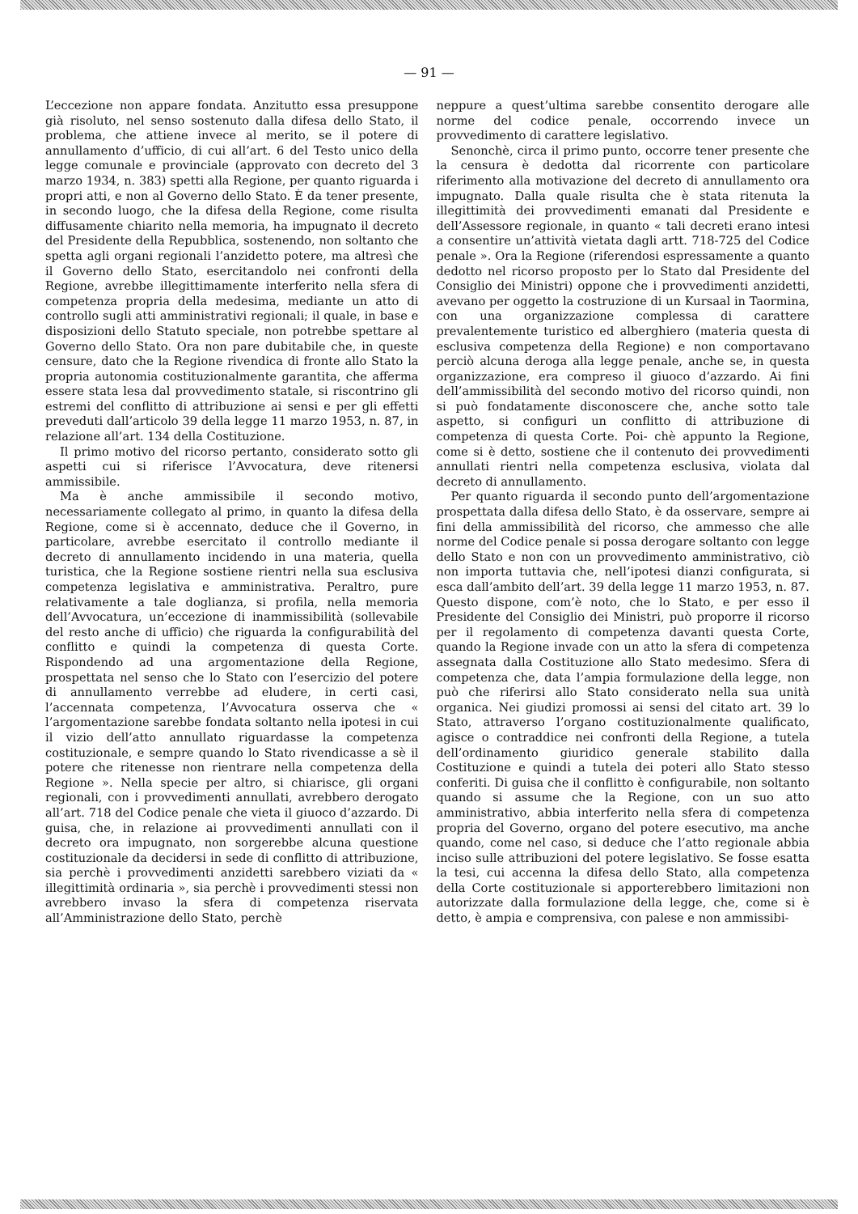— 91 —
L’eccezione non appare fondata. Anzitutto essa presuppone già risoluto, nel senso sostenuto dalla difesa dello Stato, il problema, che attiene invece al merito, se il potere di annullamento d’ufficio, di cui all’art. 6 del Testo unico della legge comunale e provinciale (approvato con decreto del 3 marzo 1934, n. 383) spetti alla Regione, per quanto riguarda i propri atti, e non al Governo dello Stato. È da tener presente, in secondo luogo, che la difesa della Regione, come risulta diffusamente chiarito nella memoria, ha impugnato il decreto del Presidente della Repubblica, sostenendo, non soltanto che spetta agli organi regionali l’anzidetto potere, ma altresì che il Governo dello Stato, esercitandolo nei confronti della Regione, avrebbe illegittimamente interferito nella sfera di competenza propria della medesima, mediante un atto di controllo sugli atti amministrativi regionali; il quale, in base e disposizioni dello Statuto speciale, non potrebbe spettare al Governo dello Stato. Ora non pare dubitabile che, in queste censure, dato che la Regione rivendica di fronte allo Stato la propria autonomia costituzionalmente garantita, che afferma essere stata lesa dal provvedimento statale, si riscontrino gli estremi del conflitto di attribuzione ai sensi e per gli effetti preveduti dall’articolo 39 della legge 11 marzo 1953, n. 87, in relazione all’art. 134 della Costituzione.
Il primo motivo del ricorso pertanto, considerato sotto gli aspetti cui si riferisce l’Avvocatura, deve ritenersi ammissibile.
Ma è anche ammissibile il secondo motivo, necessariamente collegato al primo, in quanto la difesa della Regione, come si è accennato, deduce che il Governo, in particolare, avrebbe esercitato il controllo mediante il decreto di annullamento incidendo in una materia, quella turistica, che la Regione sostiene rientri nella sua esclusiva competenza legislativa e amministrativa. Peraltro, pure relativamente a tale doglianza, si profila, nella memoria dell’Avvocatura, un’eccezione di inammissibilità (sollevabile del resto anche di ufficio) che riguarda la configurabilità del conflitto e quindi la competenza di questa Corte. Rispondendo ad una argomentazione della Regione, prospettata nel senso che lo Stato con l’esercizio del potere di annullamento verrebbe ad eludere, in certi casi, l’accennata competenza, l’Avvocatura osserva che « l’argomentazione sarebbe fondata soltanto nella ipotesi in cui il vizio dell’atto annullato riguardasse la competenza costituzionale, e sempre quando lo Stato rivendicasse a sè il potere che ritenesse non rientrare nella competenza della Regione ». Nella specie per altro, si chiarisce, gli organi regionali, con i provvedimenti annullati, avrebbero derogato all’art. 718 del Codice penale che vieta il giuoco d’azzardo. Di guisa, che, in relazione ai provvedimenti annullati con il decreto ora impugnato, non sorgerebbe alcuna questione costituzionale da decidersi in sede di conflitto di attribuzione, sia perchè i provvedimenti anzidetti sarebbero viziati da « illegittimità ordinaria », sia perchè i provvedimenti stessi non avrebbero invaso la sfera di competenza riservata all’Amministrazione dello Stato, perchè
neppure a quest’ultima sarebbe consentito derogare alle norme del codice penale, occorrendo invece un provvedimento di carattere legislativo.
Senonchè, circa il primo punto, occorre tener presente che la censura è dedotta dal ricorrente con particolare riferimento alla motivazione del decreto di annullamento ora impugnato. Dalla quale risulta che è stata ritenuta la illegittimità dei provvedimenti emanati dal Presidente e dell’Assessore regionale, in quanto « tali decreti erano intesi a consentire un’attività vietata dagli artt. 718-725 del Codice penale ». Ora la Regione (riferendosi espressamente a quanto dedotto nel ricorso proposto per lo Stato dal Presidente del Consiglio dei Ministri) oppone che i provvedimenti anzidetti, avevano per oggetto la costruzione di un Kursaal in Taormina, con una organizzazione complessa di carattere prevalentemente turistico ed alberghiero (materia questa di esclusiva competenza della Regione) e non comportavano perciò alcuna deroga alla legge penale, anche se, in questa organizzazione, era compreso il giuoco d’azzardo. Ai fini dell’ammissibilità del secondo motivo del ricorso quindi, non si può fondatamente disconoscere che, anche sotto tale aspetto, si configuri un conflitto di attribuzione di competenza di questa Corte. Poi- chè appunto la Regione, come si è detto, sostiene che il contenuto dei provvedimenti annullati rientri nella competenza esclusiva, violata dal decreto di annullamento.
Per quanto riguarda il secondo punto dell’argomentazione prospettata dalla difesa dello Stato, è da osservare, sempre ai fini della ammissibilità del ricorso, che ammesso che alle norme del Codice penale si possa derogare soltanto con legge dello Stato e non con un provvedimento amministrativo, ciò non importa tuttavia che, nell’ipotesi dianzi configurata, si esca dall’ambito dell’art. 39 della legge 11 marzo 1953, n. 87. Questo dispone, com’è noto, che lo Stato, e per esso il Presidente del Consiglio dei Ministri, può proporre il ricorso per il regolamento di competenza davanti questa Corte, quando la Regione invade con un atto la sfera di competenza assegnata dalla Costituzione allo Stato medesimo. Sfera di competenza che, data l’ampia formulazione della legge, non può che riferirsi allo Stato considerato nella sua unità organica. Nei giudizi promossi ai sensi del citato art. 39 lo Stato, attraverso l’organo costituzionalmente qualificato, agisce o contraddice nei confronti della Regione, a tutela dell’ordinamento giuridico generale stabilito dalla Costituzione e quindi a tutela dei poteri allo Stato stesso conferiti. Di guisa che il conflitto è configurabile, non soltanto quando si assume che la Regione, con un suo atto amministrativo, abbia interferito nella sfera di competenza propria del Governo, organo del potere esecutivo, ma anche quando, come nel caso, si deduce che l’atto regionale abbia inciso sulle attribuzioni del potere legislativo. Se fosse esatta la tesi, cui accenna la difesa dello Stato, alla competenza della Corte costituzionale si apporterebbero limitazioni non autorizzate dalla formulazione della legge, che, come si è detto, è ampia e comprensiva, con palese e non ammissibi-